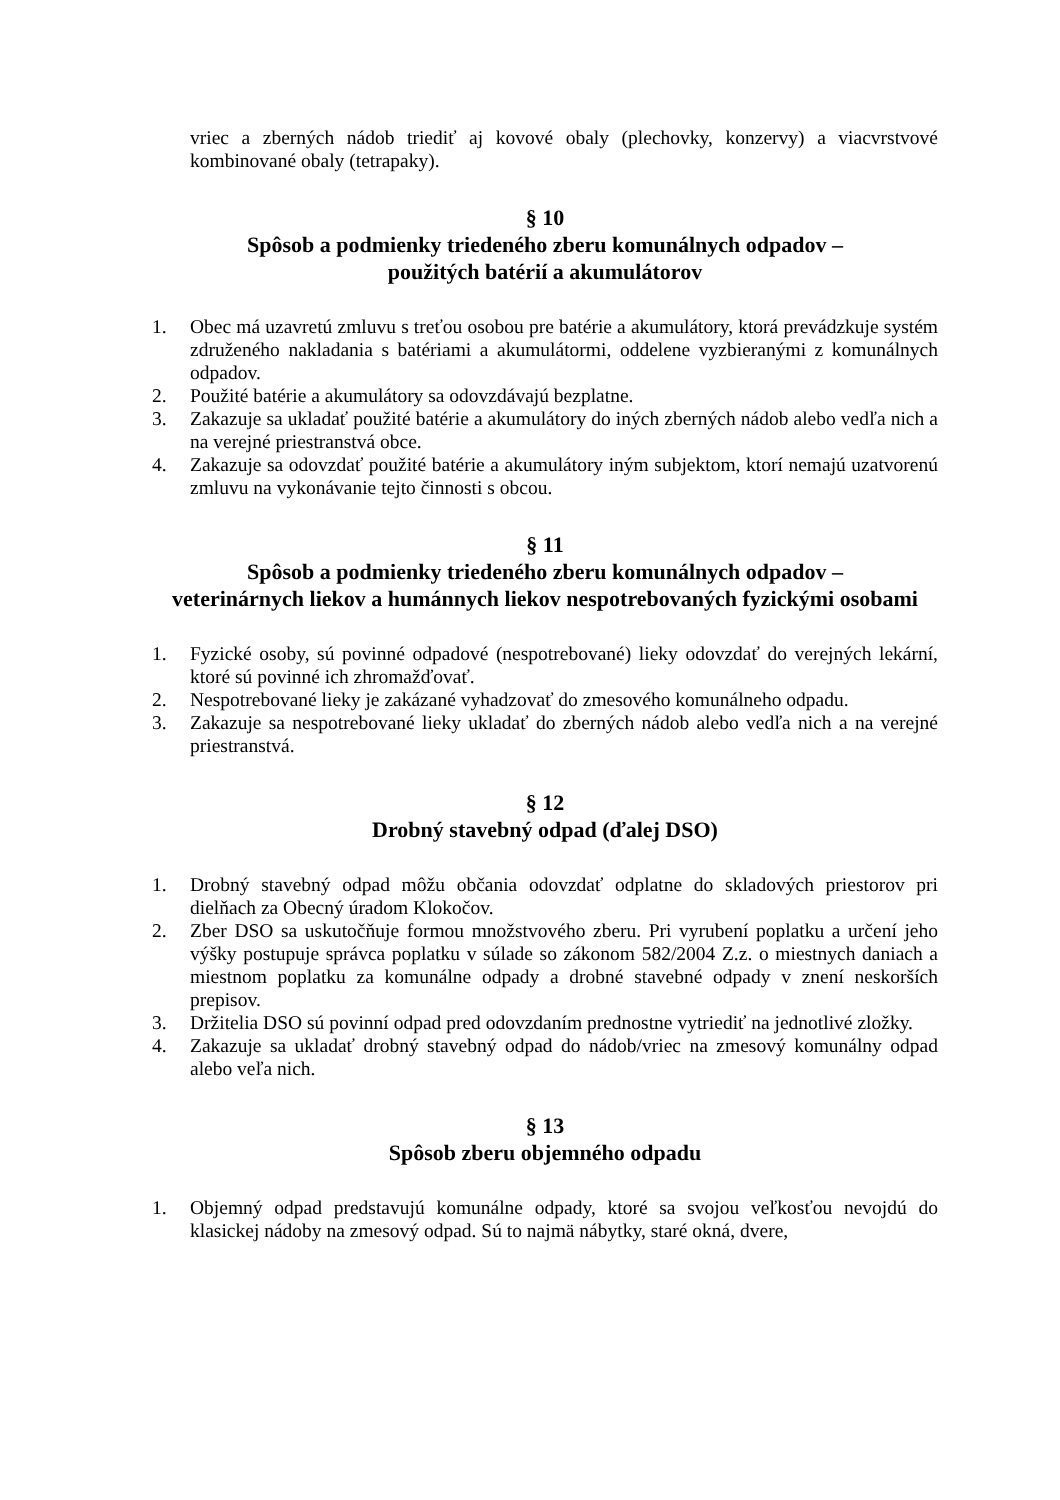vriec a zberných nádob triediť aj kovové obaly (plechovky, konzervy) a viacvrstvové kombinované obaly (tetrapaky).
§ 10
Spôsob a podmienky triedeného zberu komunálnych odpadov –
použitých batérií a akumulátorov
1. Obec má uzavretú zmluvu s treťou osobou pre batérie a akumulátory, ktorá prevádzkuje systém združeného nakladania s batériami a akumulátormi, oddelene vyzbieranými z komunálnych odpadov.
2. Použité batérie a akumulátory sa odovzdávajú bezplatne.
3. Zakazuje sa ukladať použité batérie a akumulátory do iných zberných nádob alebo vedľa nich a na verejné priestranstvá obce.
4. Zakazuje sa odovzdať použité batérie a akumulátory iným subjektom, ktorí nemajú uzatvorenú zmluvu na vykonávanie tejto činnosti s obcou.
§ 11
Spôsob a podmienky triedeného zberu komunálnych odpadov –
veterinárnych liekov a humánnych liekov nespotrebovaných fyzickými osobami
1. Fyzické osoby, sú povinné odpadové (nespotrebované) lieky odovzdať do verejných lekární, ktoré sú povinné ich zhromažďovať.
2. Nespotrebované lieky je zakázané vyhadzovať do zmesového komunálneho odpadu.
3. Zakazuje sa nespotrebované lieky ukladať do zberných nádob alebo vedľa nich a na verejné priestranstvá.
§ 12
Drobný stavebný odpad (ďalej DSO)
1. Drobný stavebný odpad môžu občania odovzdať odplatne do skladových priestorov pri dielňach za Obecný úradom Klokočov.
2. Zber DSO sa uskutočňuje formou množstvového zberu. Pri vyrubení poplatku a určení jeho výšky postupuje správca poplatku v súlade so zákonom 582/2004 Z.z. o miestnych daniach a miestnom poplatku za komunálne odpady a drobné stavebné odpady v znení neskorších prepisov.
3. Držitelia DSO sú povinní odpad pred odovzdaním prednostne vytriediť na jednotlivé zložky.
4. Zakazuje sa ukladať drobný stavebný odpad do nádob/vriec na zmesový komunálny odpad alebo veľa nich.
§ 13
Spôsob zberu objemného odpadu
1. Objemný odpad predstavujú komunálne odpady, ktoré sa svojou veľkosťou nevojdú do klasickej nádoby na zmesový odpad. Sú to najmä nábytky, staré okná, dvere,